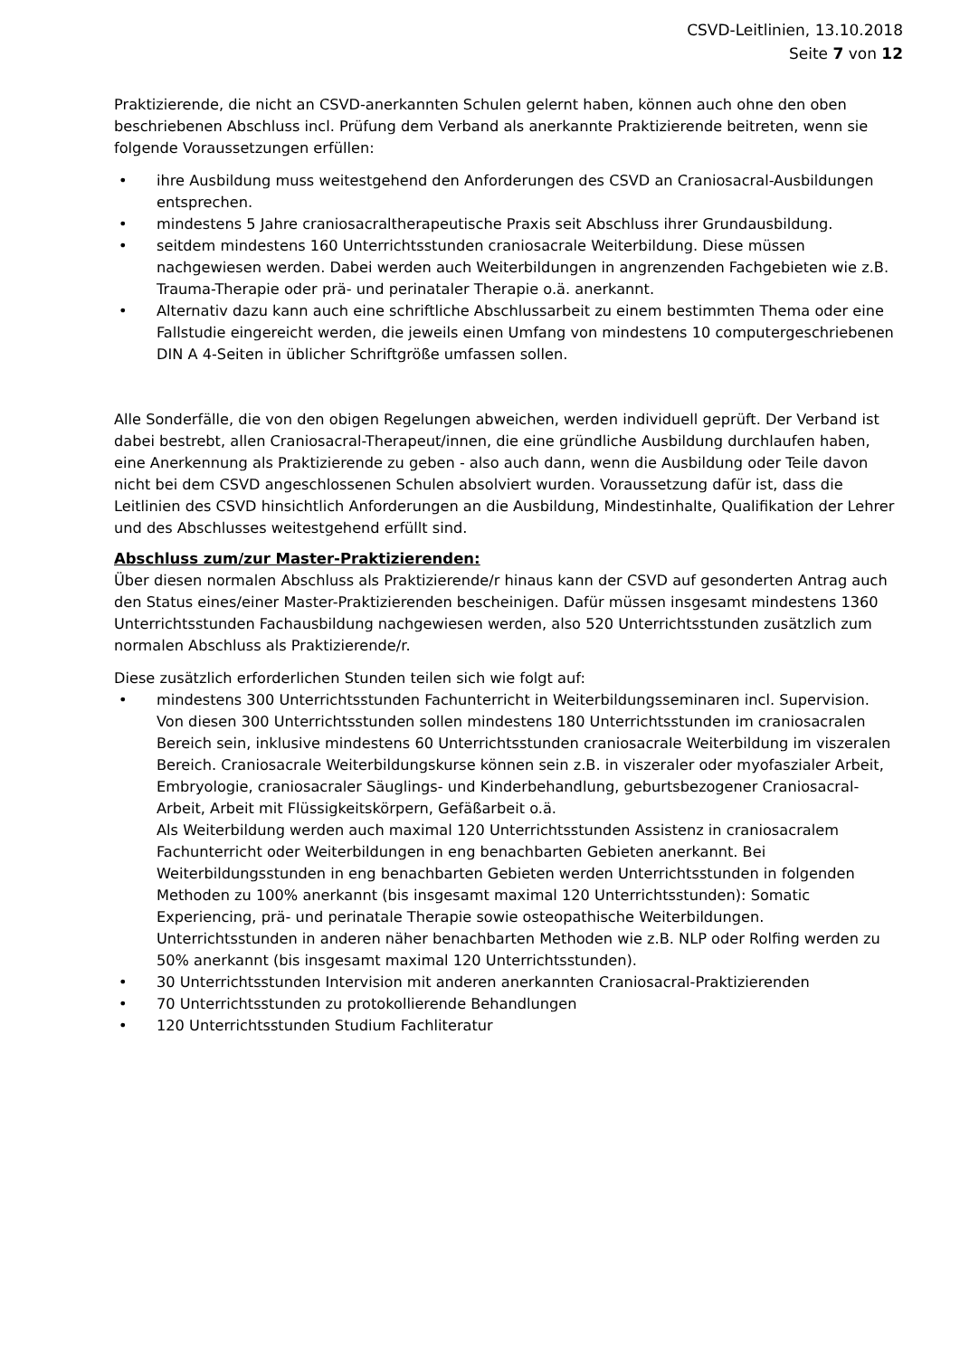CSVD-Leitlinien, 13.10.2018
Seite 7 von 12
Praktizierende, die nicht an CSVD-anerkannten Schulen gelernt haben, können auch ohne den oben beschriebenen Abschluss incl. Prüfung dem Verband als anerkannte Praktizierende beitreten, wenn sie folgende Voraussetzungen erfüllen:
• ihre Ausbildung muss weitestgehend den Anforderungen des CSVD an Craniosacral-Ausbildungen entsprechen.
• mindestens 5 Jahre craniosacraltherapeutische Praxis seit Abschluss ihrer Grundausbildung.
• seitdem mindestens 160 Unterrichtsstunden craniosacrale Weiterbildung. Diese müssen nachgewiesen werden. Dabei werden auch Weiterbildungen in angrenzenden Fachgebieten wie z.B. Trauma-Therapie oder prä- und perinataler Therapie o.ä. anerkannt.
• Alternativ dazu kann auch eine schriftliche Abschlussarbeit zu einem bestimmten Thema oder eine Fallstudie eingereicht werden, die jeweils einen Umfang von mindestens 10 computergeschriebenen DIN A 4-Seiten in üblicher Schriftgröße umfassen sollen.
Alle Sonderfälle, die von den obigen Regelungen abweichen, werden individuell geprüft. Der Verband ist dabei bestrebt, allen Craniosacral-Therapeut/innen, die eine gründliche Ausbildung durchlaufen haben, eine Anerkennung als Praktizierende zu geben - also auch dann, wenn die Ausbildung oder Teile davon nicht bei dem CSVD angeschlossenen Schulen absolviert wurden. Voraussetzung dafür ist, dass die Leitlinien des CSVD hinsichtlich Anforderungen an die Ausbildung, Mindestinhalte, Qualifikation der Lehrer und des Abschlusses weitestgehend erfüllt sind.
Abschluss zum/zur Master-Praktizierenden:
Über diesen normalen Abschluss als Praktizierende/r hinaus kann der CSVD auf gesonderten Antrag auch den Status eines/einer Master-Praktizierenden bescheinigen. Dafür müssen insgesamt mindestens 1360 Unterrichtsstunden Fachausbildung nachgewiesen werden, also 520 Unterrichtsstunden zusätzlich zum normalen Abschluss als Praktizierende/r.
Diese zusätzlich erforderlichen Stunden teilen sich wie folgt auf:
• mindestens 300 Unterrichtsstunden Fachunterricht in Weiterbildungsseminaren incl. Supervision. Von diesen 300 Unterrichtsstunden sollen mindestens 180 Unterrichtsstunden im craniosacralen Bereich sein, inklusive mindestens 60 Unterrichtsstunden craniosacrale Weiterbildung im viszeralen Bereich. Craniosacrale Weiterbildungskurse können sein z.B. in viszeraler oder myofaszialer Arbeit, Embryologie, craniosacraler Säuglings- und Kinderbehandlung, geburtsbezogener Craniosacral-Arbeit, Arbeit mit Flüssigkeitskörpern, Gefäßarbeit o.ä.
Als Weiterbildung werden auch maximal 120 Unterrichtsstunden Assistenz in craniosacralem Fachunterricht oder Weiterbildungen in eng benachbarten Gebieten anerkannt. Bei Weiterbildungsstunden in eng benachbarten Gebieten werden Unterrichtsstunden in folgenden Methoden zu 100% anerkannt (bis insgesamt maximal 120 Unterrichtsstunden): Somatic Experiencing, prä- und perinatale Therapie sowie osteopathische Weiterbildungen.
Unterrichtsstunden in anderen näher benachbarten Methoden wie z.B. NLP oder Rolfing werden zu 50% anerkannt (bis insgesamt maximal 120 Unterrichtsstunden).
• 30 Unterrichtsstunden Intervision mit anderen anerkannten Craniosacral-Praktizierenden
• 70 Unterrichtsstunden zu protokollierende Behandlungen
• 120 Unterrichtsstunden Studium Fachliteratur